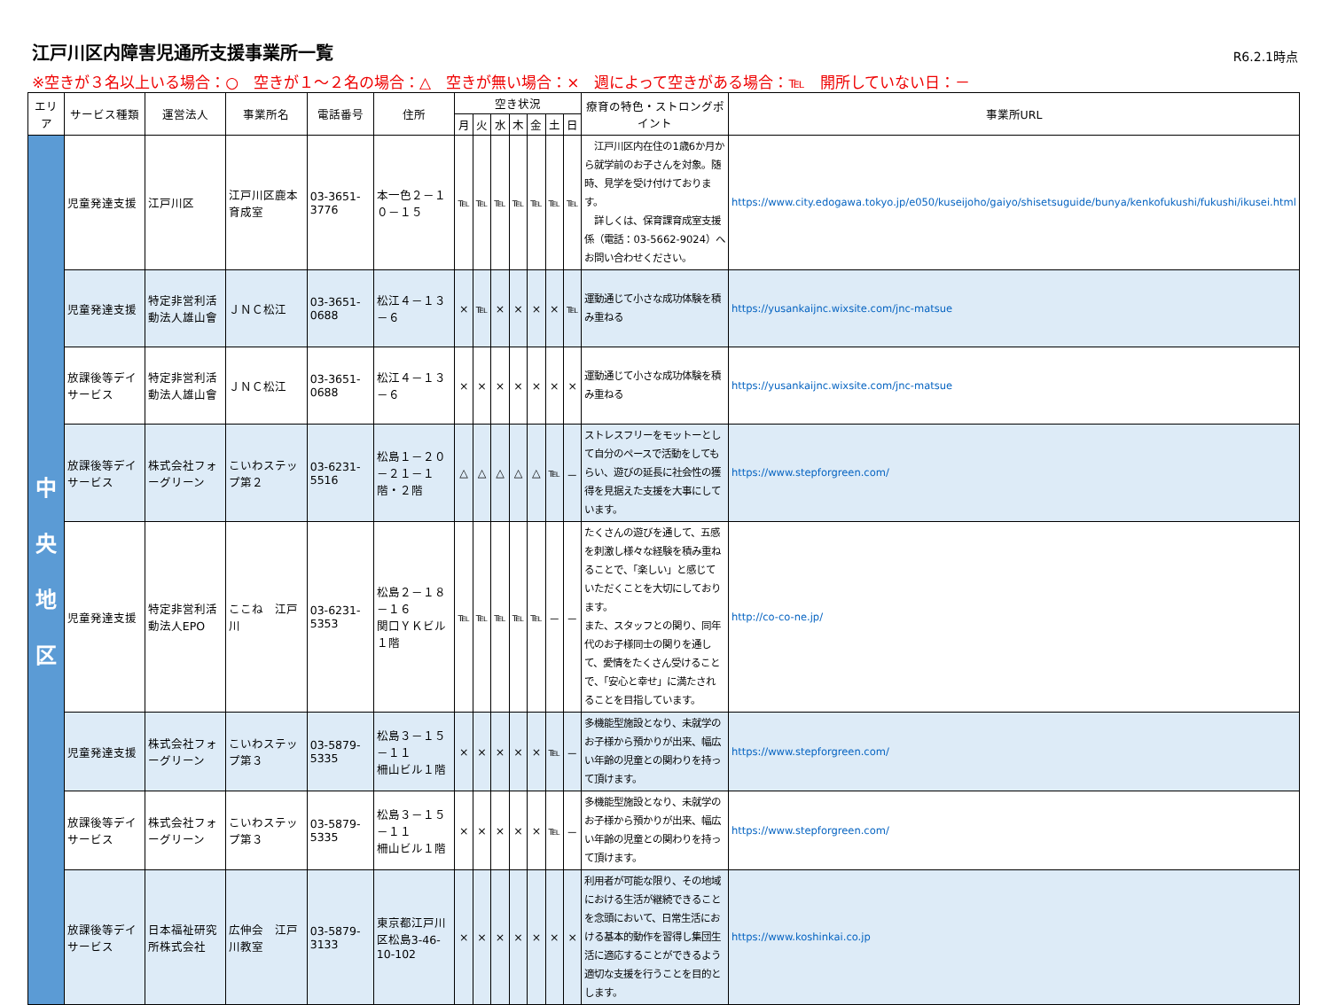江戸川区内障害児通所支援事業所一覧
R6.2.1時点
※空きが３名以上いる場合：○　空きが１～２名の場合：△　空きが無い場合：×　週によって空きがある場合：℡　開所していない日：－
| エリア | サービス種類 | 運営法人 | 事業所名 | 電話番号 | 住所 | 空き状況 | | | | | | | 療育の特色・ストロングポイント | 事業所URL |
| --- | --- | --- | --- | --- | --- | --- | --- | --- | --- | --- | --- | --- | --- | --- |
| | | | | | | 月 | 火 | 水 | 木 | 金 | 土 | 日 | | |
| 中 央 地 区 | 児童発達支援 | 江戸川区 | 江戸川区鹿本育成室 | 03-3651-3776 | 本一色２－１０－１５ | ℡ | ℡ | ℡ | ℡ | ℡ | ℡ | ℡ | 江戸川区内在住の1歳6か月から就学前のお子さんを対象。随時、見学を受け付けております。 詳しくは、保育課育成室支援係（電話：03-5662-9024）へお問い合わせください。 | https://www.city.edogawa.tokyo.jp/e050/kuseijoho/gaiyo/shisetsuguide/bunya/kenkofukushi/fukushi/ikusei.html |
| | 児童発達支援 | 特定非営利活動法人雄山會 | ＪＮＣ松江 | 03-3651-0688 | 松江４－１３－６ | × | ℡ | × | × | × | × | ℡ | 運動通じて小さな成功体験を積み重ねる | https://yusankaijnc.wixsite.com/jnc-matsue |
| | 放課後等デイサービス | 特定非営利活動法人雄山會 | ＪＮＣ松江 | 03-3651-0688 | 松江４－１３－６ | × | × | × | × | × | × | × | 運動通じて小さな成功体験を積み重ねる | https://yusankaijnc.wixsite.com/jnc-matsue |
| | 放課後等デイサービス | 株式会社フォーグリーン | こいわステップ第２ | 03-6231-5516 | 松島１－２０－２１－１階・２階 | △ | △ | △ | △ | △ | ℡ | － | ストレスフリーをモットーとして自分のペースで活動をしてもらい、遊びの延長に社会性の獲得を見据えた支援を大事にしています。 | https://www.stepforgreen.com/ |
| | 児童発達支援 | 特定非営利活動法人EPO | ここね 江戸川 | 03-6231-5353 | 松島２－１８－１６ 関口ＹＫビル１階 | ℡ | ℡ | ℡ | ℡ | ℡ | － | － | たくさんの遊びを通して、五感を刺激し様々な経験を積み重ねることで、「楽しい」と感じていただくことを大切にしております。 また、スタッフとの関り、同年代のお子様同士の関りを通して、愛情をたくさん受けることで、「安心と幸せ」に満たされることを目指しています。 | http://co-co-ne.jp/ |
| | 児童発達支援 | 株式会社フォーグリーン | こいわステップ第３ | 03-5879-5335 | 松島３－１５－１１ 柵山ビル１階 | × | × | × | × | × | ℡ | － | 多機能型施設となり、未就学のお子様から預かりが出来、幅広い年齢の児童との関わりを持って頂けます。 | https://www.stepforgreen.com/ |
| | 放課後等デイサービス | 株式会社フォーグリーン | こいわステップ第３ | 03-5879-5335 | 松島３－１５－１１ 柵山ビル１階 | × | × | × | × | × | ℡ | － | 多機能型施設となり、未就学のお子様から預かりが出来、幅広い年齢の児童との関わりを持って頂けます。 | https://www.stepforgreen.com/ |
| | 放課後等デイサービス | 日本福祉研究所株式会社 | 広伸会 江戸川教室 | 03-5879-3133 | 東京都江戸川区松島3-46-10-102 | × | × | × | × | × | × | × | 利用者が可能な限り、その地域における生活が継続できることを念頭において、日常生活における基本的動作を習得し集団生活に適応することができるよう適切な支援を行うことを目的とします。 | https://www.koshinkai.co.jp |